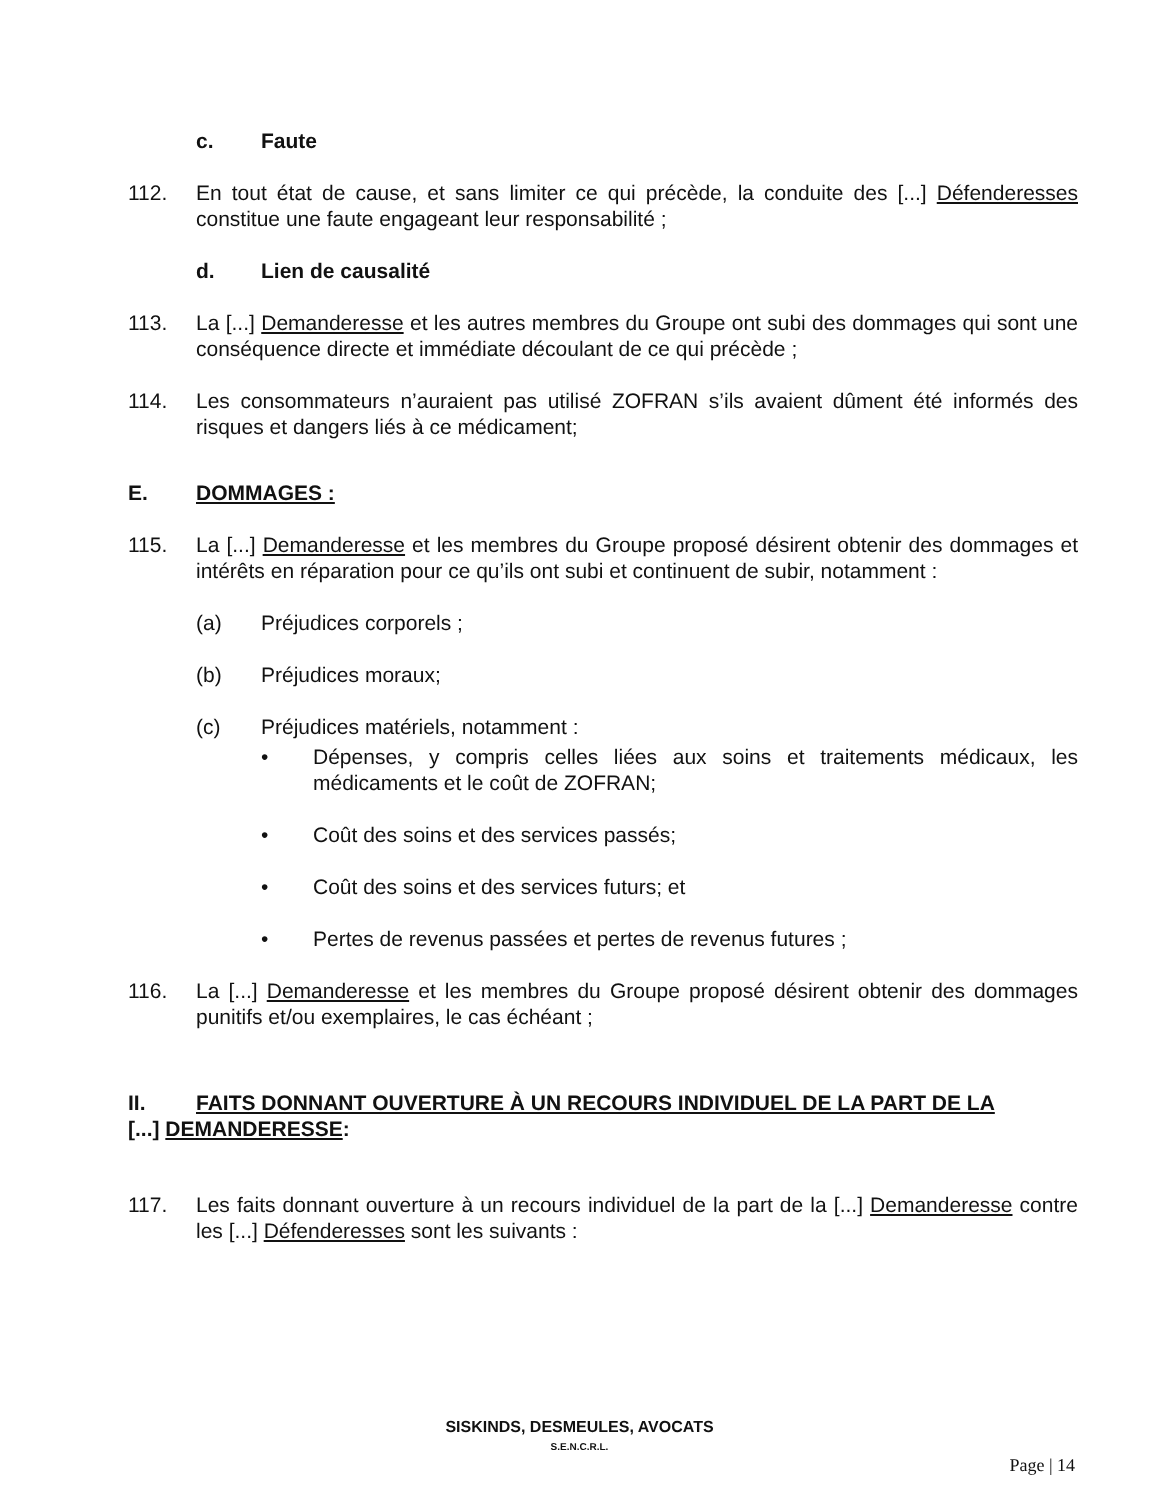c. Faute
112. En tout état de cause, et sans limiter ce qui précède, la conduite des [...] Défenderesses constitue une faute engageant leur responsabilité ;
d. Lien de causalité
113. La [...] Demanderesse et les autres membres du Groupe ont subi des dommages qui sont une conséquence directe et immédiate découlant de ce qui précède ;
114. Les consommateurs n’auraient pas utilisé ZOFRAN s’ils avaient dûment été informés des risques et dangers liés à ce médicament;
E. DOMMAGES :
115. La [...] Demanderesse et les membres du Groupe proposé désirent obtenir des dommages et intérêts en réparation pour ce qu’ils ont subi et continuent de subir, notamment :
(a) Préjudices corporels ;
(b) Préjudices moraux;
(c) Préjudices matériels, notamment :
• Dépenses, y compris celles liées aux soins et traitements médicaux, les médicaments et le coût de ZOFRAN;
• Coût des soins et des services passés;
• Coût des soins et des services futurs; et
• Pertes de revenus passées et pertes de revenus futures ;
116. La [...] Demanderesse et les membres du Groupe proposé désirent obtenir des dommages punitifs et/ou exemplaires, le cas échéant ;
II. FAITS DONNANT OUVERTURE À UN RECOURS INDIVIDUEL DE LA PART DE LA
[...] DEMANDERESSE:
117. Les faits donnant ouverture à un recours individuel de la part de la [...] Demanderesse contre les [...] Défenderesses sont les suivants :
SISKINDS, DESMEULES, AVOCATS
S.E.N.C.R.L.
Page | 14